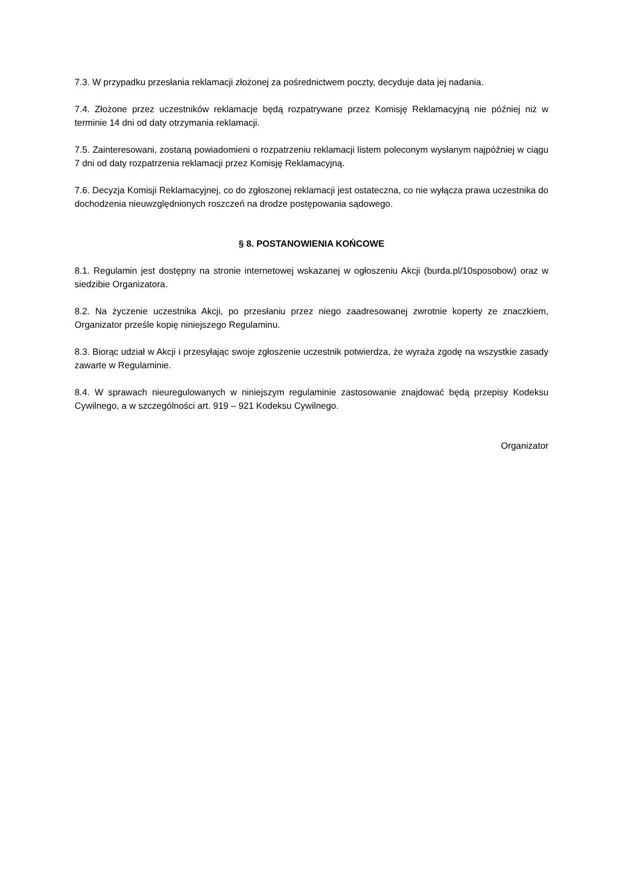7.3. W przypadku przesłania reklamacji złożonej za pośrednictwem poczty, decyduje data jej nadania.
7.4. Złożone przez uczestników reklamacje będą rozpatrywane przez Komisję Reklamacyjną nie później niż w terminie 14 dni od daty otrzymania reklamacji.
7.5. Zainteresowani, zostaną powiadomieni o rozpatrzeniu reklamacji listem poleconym wysłanym najpóźniej w ciągu 7 dni od daty rozpatrzenia reklamacji przez Komisję Reklamacyjną.
7.6. Decyzja Komisji Reklamacyjnej, co do zgłoszonej reklamacji jest ostateczna, co nie wyłącza prawa uczestnika do dochodzenia nieuwzględnionych roszczeń na drodze postępowania sądowego.
§ 8. POSTANOWIENIA KOŃCOWE
8.1. Regulamin jest dostępny na stronie internetowej wskazanej w ogłoszeniu Akcji (burda.pl/10sposobow) oraz w siedzibie Organizatora.
8.2. Na życzenie uczestnika Akcji, po przesłaniu przez niego zaadresowanej zwrotnie koperty ze znaczkiem, Organizator prześle kopię niniejszego Regulaminu.
8.3. Biorąc udział w Akcji i przesyłając swoje zgłoszenie uczestnik potwierdza, że wyraża zgodę na wszystkie zasady zawarte w Regulaminie.
8.4. W sprawach nieuregulowanych w niniejszym regulaminie zastosowanie znajdować będą przepisy Kodeksu Cywilnego, a w szczególności art. 919 – 921 Kodeksu Cywilnego.
Organizator